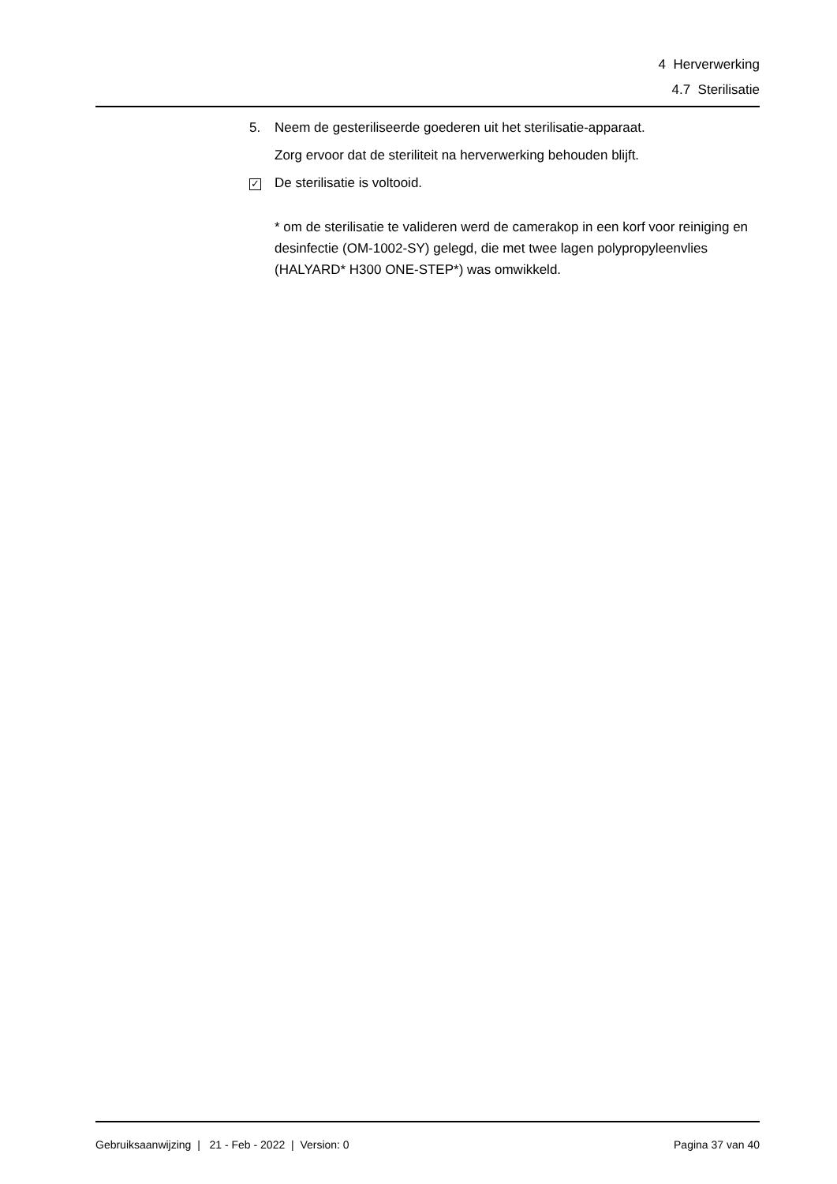4 Herverwerking
4.7 Sterilisatie
5. Neem de gesteriliseerde goederen uit het sterilisatie-apparaat.
Zorg ervoor dat de steriliteit na herverwerking behouden blijft.
✓ De sterilisatie is voltooid.
* om de sterilisatie te valideren werd de camerakop in een korf voor reiniging en desinfectie (OM-1002-SY) gelegd, die met twee lagen polypropyleenvlies (HALYARD* H300 ONE-STEP*) was omwikkeld.
Gebruiksaanwijzing | 21 - Feb - 2022 | Version: 0 Pagina 37 van 40